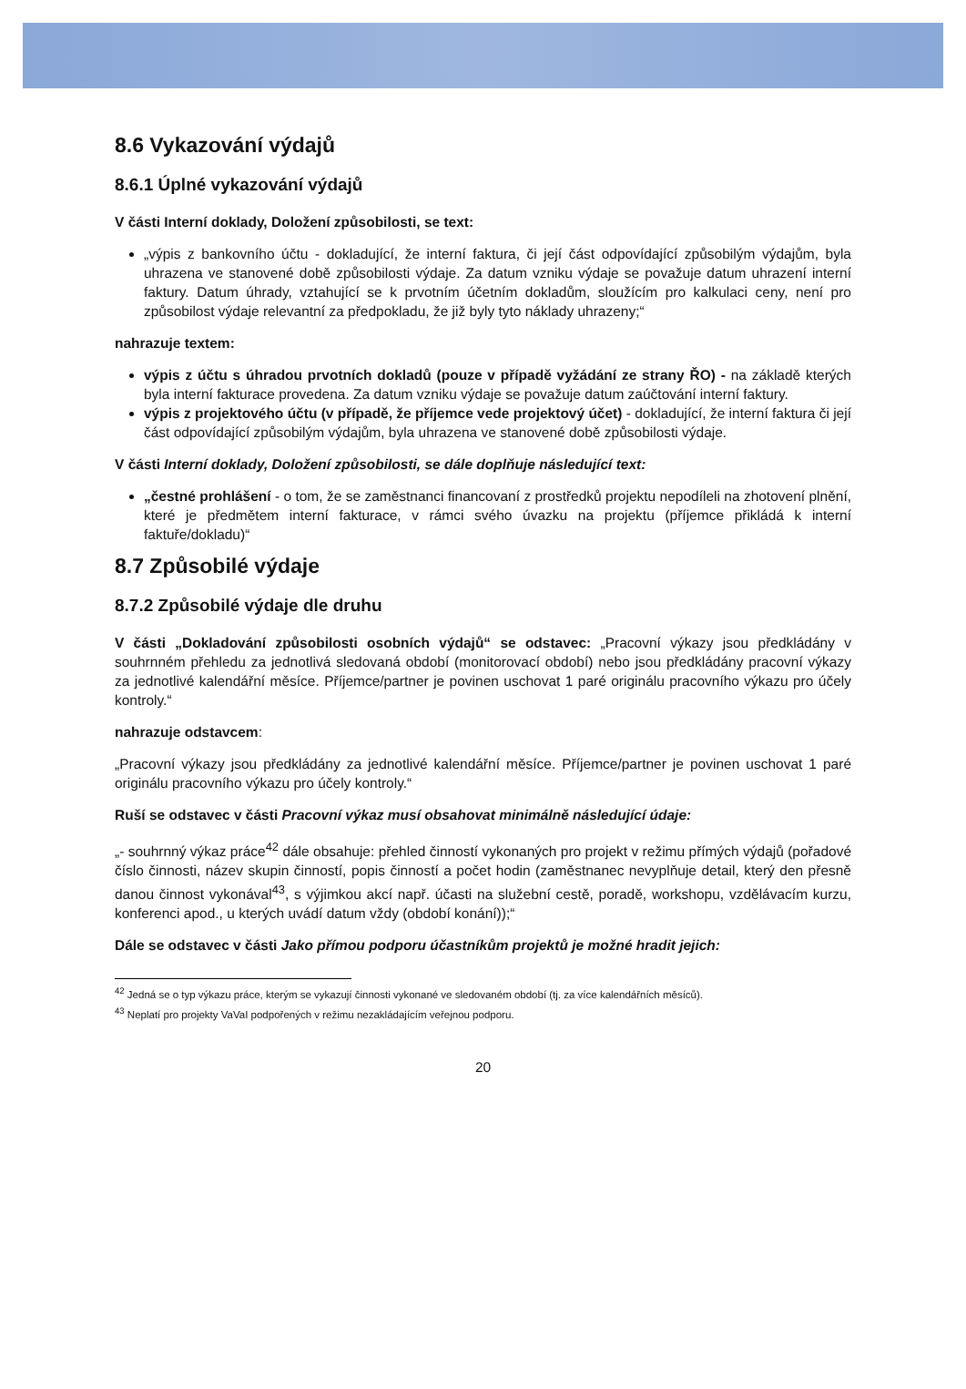8.6 Vykazování výdajů
8.6.1 Úplné vykazování výdajů
V části Interní doklady, Doložení způsobilosti, se text:
„výpis z bankovního účtu - dokladující, že interní faktura, či její část odpovídající způsobilým výdajům, byla uhrazena ve stanovené době způsobilosti výdaje. Za datum vzniku výdaje se považuje datum uhrazení interní faktury. Datum úhrady, vztahující se k prvotním účetním dokladům, sloužícím pro kalkulaci ceny, není pro způsobilost výdaje relevantní za předpokladu, že již byly tyto náklady uhrazeny;“
nahrazuje textem:
výpis z účtu s úhradou prvotních dokladů (pouze v případě vyžádání ze strany ŘO) - na základě kterých byla interní fakturace provedena. Za datum vzniku výdaje se považuje datum zaúčtování interní faktury.
výpis z projektového účtu (v případě, že příjemce vede projektový účet) - dokladující, že interní faktura či její část odpovídající způsobilým výdajům, byla uhrazena ve stanovené době způsobilosti výdaje.
V části Interní doklady, Doložení způsobilosti, se dále doplňuje následující text:
„čestné prohlášení - o tom, že se zaměstnanci financovaní z prostředků projektu nepodíleli na zhotovení plnění, které je předmětem interní fakturace, v rámci svého úvazku na projektu (příjemce přikládá k interní faktuře/dokladu)“
8.7 Způsobilé výdaje
8.7.2 Způsobilé výdaje dle druhu
V části „Dokladování způsobilosti osobních výdajů“ se odstavec: „Pracovní výkazy jsou předkládány v souhrnném přehledu za jednotlivá sledovaná období (monitorovací období) nebo jsou předkládány pracovní výkazy za jednotlivé kalendářní měsíce. Příjemce/partner je povinen uschovat 1 paré originálu pracovního výkazu pro účely kontroly.“
nahrazuje odstavcem:
„Pracovní výkazy jsou předkládány za jednotlivé kalendářní měsíce. Příjemce/partner je povinen uschovat 1 paré originálu pracovního výkazu pro účely kontroly.“
Ruší se odstavec v části Pracovní výkaz musí obsahovat minimálně následující údaje:
„- souhrnný výkaz práce<sup>42</sup> dále obsahuje: přehled činností vykonaných pro projekt v režimu přímých výdajů (pořadové číslo činnosti, název skupin činností, popis činností a počet hodin (zaměstnanec nevyplňuje detail, který den přesně danou činnost vykonával<sup>43</sup>, s výjimkou akcí např. účasti na služební cestě, poradě, workshopu, vzdělávacím kurzu, konferenci apod., u kterých uvádí datum vždy (období konání));“
Dále se odstavec v části Jako přímou podporu účastníkům projektů je možné hradit jejich:
<sup>42</sup> Jedná se o typ výkazu práce, kterým se vykazují činnosti vykonané ve sledovaném období (tj. za více kalendářních měsíců).
<sup>43</sup> Neplatí pro projekty VaVaI podpořených v režimu nezakládajícím veřejnou podporu.
20